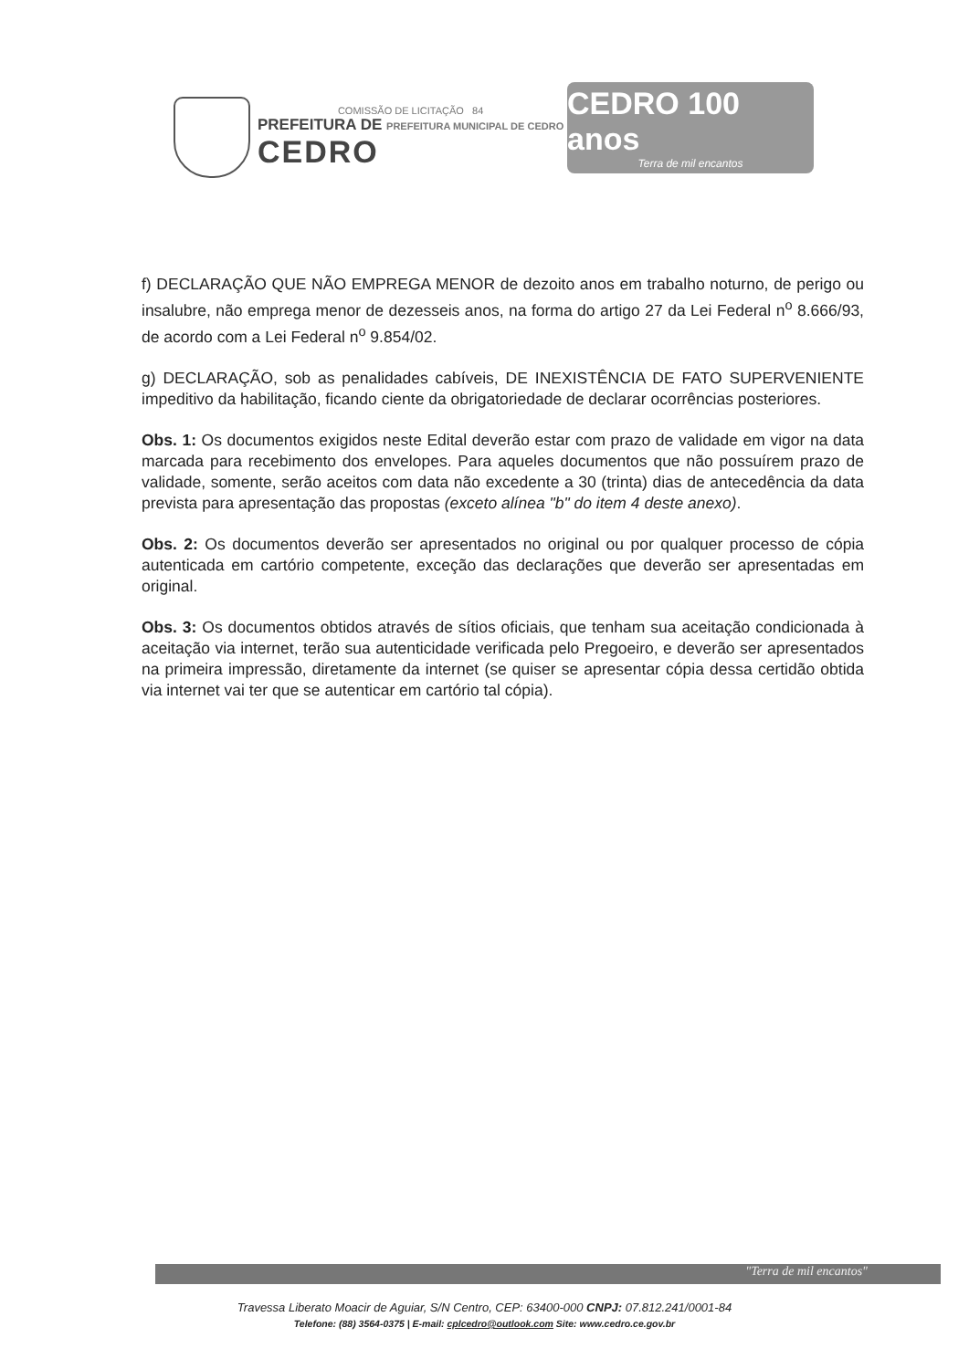COMISSÃO DE LICITAÇÃO 84
PREFEITURA DE PREFEITURA MUNICIPAL DE CEDRO
CEDRO
CEDRO 100 anos
Terra de mil encantos
f) DECLARAÇÃO QUE NÃO EMPREGA MENOR de dezoito anos em trabalho noturno, de perigo ou insalubre, não emprega menor de dezesseis anos, na forma do artigo 27 da Lei Federal n<sup>o</sup> 8.666/93, de acordo com a Lei Federal n<sup>o</sup> 9.854/02.
g) DECLARAÇÃO, sob as penalidades cabíveis, DE INEXISTÊNCIA DE FATO SUPERVENIENTE impeditivo da habilitação, ficando ciente da obrigatoriedade de declarar ocorrências posteriores.
Obs. 1: Os documentos exigidos neste Edital deverão estar com prazo de validade em vigor na data marcada para recebimento dos envelopes. Para aqueles documentos que não possuírem prazo de validade, somente, serão aceitos com data não excedente a 30 (trinta) dias de antecedência da data prevista para apresentação das propostas (exceto alínea "b" do item 4 deste anexo).
Obs. 2: Os documentos deverão ser apresentados no original ou por qualquer processo de cópia autenticada em cartório competente, exceção das declarações que deverão ser apresentadas em original.
Obs. 3: Os documentos obtidos através de sítios oficiais, que tenham sua aceitação condicionada à aceitação via internet, terão sua autenticidade verificada pelo Pregoeiro, e deverão ser apresentados na primeira impressão, diretamente da internet (se quiser se apresentar cópia dessa certidão obtida via internet vai ter que se autenticar em cartório tal cópia).
"Terra de mil encantos"
Travessa Liberato Moacir de Aguiar, S/N Centro, CEP: 63400-000 CNPJ: 07.812.241/0001-84
Telefone: (88) 3564-0375 | E-mail: cplcedro@outlook.com Site: www.cedro.ce.gov.br